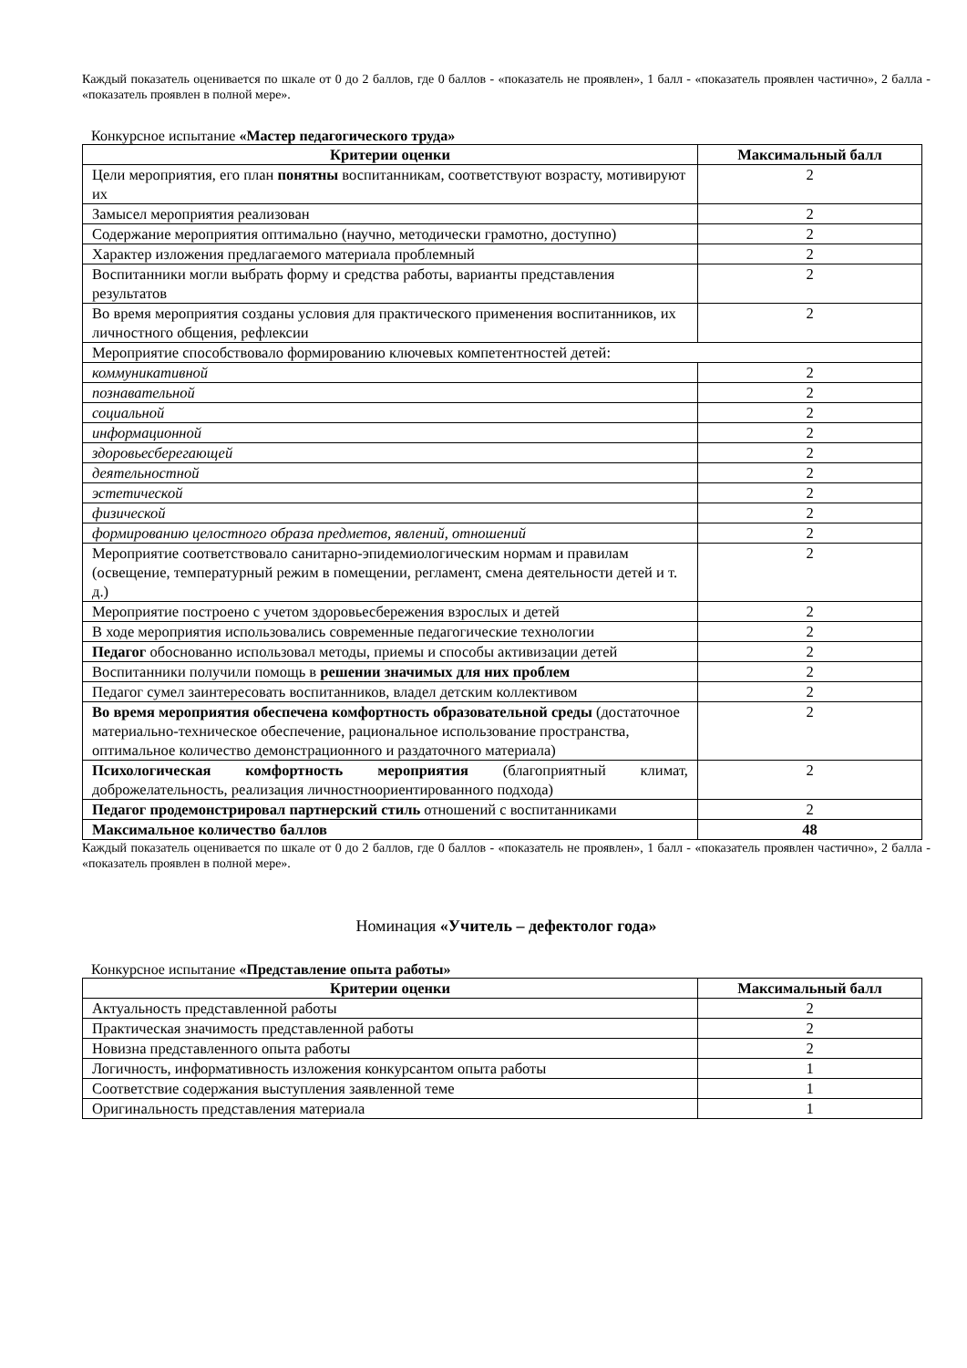Каждый показатель оценивается по шкале от 0 до 2 баллов, где 0 баллов - «показатель не проявлен», 1 балл - «показатель проявлен частично», 2 балла - «показатель проявлен в полной мере».
Конкурсное испытание «Мастер педагогического труда»
| Критерии оценки | Максимальный балл |
| --- | --- |
| Цели мероприятия, его план понятны воспитанникам, соответствуют возрасту, мотивируют их | 2 |
| Замысел мероприятия реализован | 2 |
| Содержание мероприятия оптимально (научно, методически грамотно, доступно) | 2 |
| Характер изложения предлагаемого материала проблемный | 2 |
| Воспитанники могли выбрать форму и средства работы, варианты представления результатов | 2 |
| Во время мероприятия созданы условия для практического применения воспитанников, их личностного общения, рефлексии | 2 |
| Мероприятие способствовало формированию ключевых компетентностей детей: | |
| коммуникативной | 2 |
| познавательной | 2 |
| социальной | 2 |
| информационной | 2 |
| здоровьесберегающей | 2 |
| деятельностной | 2 |
| эстетической | 2 |
| физической | 2 |
| формированию целостного образа предметов, явлений, отношений | 2 |
| Мероприятие соответствовало санитарно-эпидемиологическим нормам и правилам (освещение, температурный режим в помещении, регламент, смена деятельности детей и т. д.) | 2 |
| Мероприятие построено с учетом здоровьесбережения взрослых и детей | 2 |
| В ходе мероприятия использовались современные педагогические технологии | 2 |
| Педагог обоснованно использовал методы, приемы и способы активизации детей | 2 |
| Воспитанники получили помощь в решении значимых для них проблем | 2 |
| Педагог сумел заинтересовать воспитанников, владел детским коллективом | 2 |
| Во время мероприятия обеспечена комфортность образовательной среды (достаточное материально-техническое обеспечение, рациональное использование пространства, оптимальное количество демонстрационного и раздаточного материала) | 2 |
| Психологическая комфортность мероприятия (благоприятный климат, доброжелательность, реализация личностноориентированного подхода) | 2 |
| Педагог продемонстрировал партнерский стиль отношений с воспитанниками | 2 |
| Максимальное количество баллов | 48 |
Каждый показатель оценивается по шкале от 0 до 2 баллов, где 0 баллов - «показатель не проявлен», 1 балл - «показатель проявлен частично», 2 балла - «показатель проявлен в полной мере».
Номинация «Учитель – дефектолог года»
Конкурсное испытание «Представление опыта работы»
| Критерии оценки | Максимальный балл |
| --- | --- |
| Актуальность представленной работы | 2 |
| Практическая значимость представленной работы | 2 |
| Новизна представленного опыта работы | 2 |
| Логичность, информативность изложения конкурсантом опыта работы | 1 |
| Соответствие содержания выступления заявленной теме | 1 |
| Оригинальность представления материала | 1 |